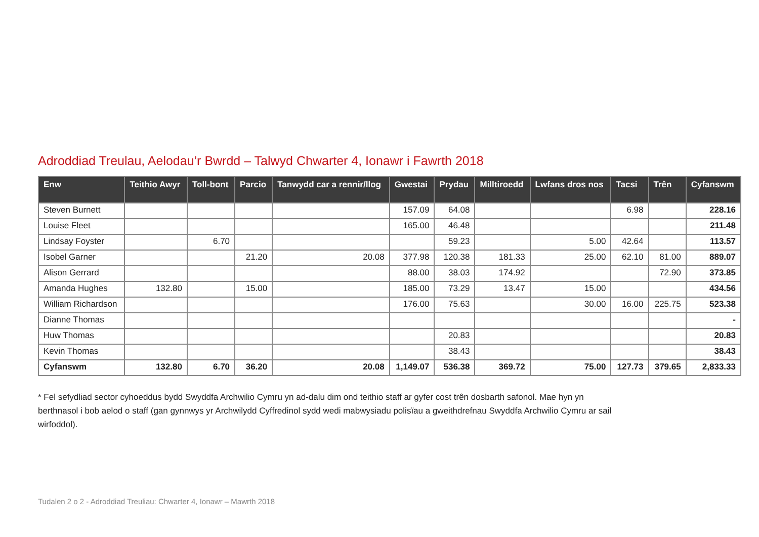Adroddiad Treulau, Aelodau’r Bwrdd – Talwyd Chwarter 4, Ionawr i Fawrth 2018
| Enw | Teithio Awyr | Toll-bont | Parcio | Tanwydd car a rennir/llog | Gwestai | Prydau | Milltiroedd | Lwfans dros nos | Tacsi | Trên | Cyfanswm |
| --- | --- | --- | --- | --- | --- | --- | --- | --- | --- | --- | --- |
| Steven Burnett | | | | | 157.09 | 64.08 | | | 6.98 | | 228.16 |
| Louise Fleet | | | | | 165.00 | 46.48 | | | | | 211.48 |
| Lindsay Foyster | | 6.70 | | | | 59.23 | | 5.00 | 42.64 | | 113.57 |
| Isobel Garner | | | 21.20 | 20.08 | 377.98 | 120.38 | 181.33 | 25.00 | 62.10 | 81.00 | 889.07 |
| Alison Gerrard | | | | | 88.00 | 38.03 | 174.92 | | | 72.90 | 373.85 |
| Amanda Hughes | 132.80 | | 15.00 | | 185.00 | 73.29 | 13.47 | 15.00 | | | 434.56 |
| William Richardson | | | | | 176.00 | 75.63 | | 30.00 | 16.00 | 225.75 | 523.38 |
| Dianne Thomas | | | | | | | | | | | - |
| Huw Thomas | | | | | | 20.83 | | | | | 20.83 |
| Kevin Thomas | | | | | | 38.43 | | | | | 38.43 |
| Cyfanswm | 132.80 | 6.70 | 36.20 | 20.08 | 1,149.07 | 536.38 | 369.72 | 75.00 | 127.73 | 379.65 | 2,833.33 |
* Fel sefydliad sector cyhoeddus bydd Swyddfa Archwilio Cymru yn ad-dalu dim ond teithio staff ar gyfer cost trên dosbarth safonol. Mae hyn yn berthnasol i bob aelod o staff (gan gynnwys yr Archwilydd Cyffredinol sydd wedi mabwysiadu polisïau a gweithdrefnau Swyddfa Archwilio Cymru ar sail wirfoddol).
Tudalen 2 o 2 - Adroddiad Treuliau: Chwarter 4, Ionawr – Mawrth 2018